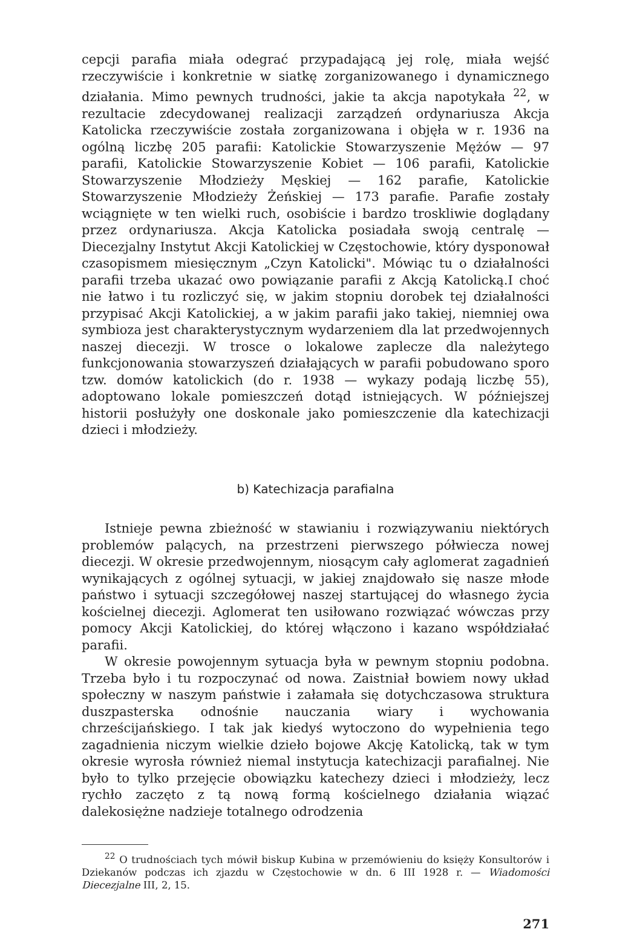cepcji parafia miała odegrać przypadającą jej rolę, miała wejść rzeczywiście i konkretnie w siatkę zorganizowanego i dynamicznego działania. Mimo pewnych trudności, jakie ta akcja napotykała <sup>22</sup>, w rezultacie zdecydowanej realizacji zarządzeń ordynariusza Akcja Katolicka rzeczywiście została zorganizowana i objęła w r. 1936 na ogólną liczbę 205 parafii: Katolickie Stowarzyszenie Mężów — 97 parafii, Katolickie Stowarzyszenie Kobiet — 106 parafii, Katolickie Stowarzyszenie Młodzieży Męskiej — 162 parafie, Katolickie Stowarzyszenie Młodzieży Żeńskiej — 173 parafie. Parafie zostały wciągnięte w ten wielki ruch, osobiście i bardzo troskliwie doglądany przez ordynariusza. Akcja Katolicka posiadała swoją centralę — Diecezjalny Instytut Akcji Katolickiej w Częstochowie, który dysponował czasopismem miesięcznym „Czyn Katolicki". Mówiąc tu o działalności parafii trzeba ukazać owo powiązanie parafii z Akcją Katolicką.I choć nie łatwo i tu rozliczyć się, w jakim stopniu dorobek tej działalności przypisać Akcji Katolickiej, a w jakim parafii jako takiej, niemniej owa symbioza jest charakterystycznym wydarzeniem dla lat przedwojennych naszej diecezji. W trosce o lokalowe zaplecze dla należytego funkcjonowania stowarzyszeń działających w parafii pobudowano sporo tzw. domów katolickich (do r. 1938 — wykazy podają liczbę 55), adoptowano lokale pomieszczeń dotąd istniejących. W późniejszej historii posłużyły one doskonale jako pomieszczenie dla katechizacji dzieci i młodzieży.
b) Katechizacja parafialna
Istnieje pewna zbieżność w stawianiu i rozwiązywaniu niektórych problemów palących, na przestrzeni pierwszego półwiecza nowej diecezji. W okresie przedwojennym, niosącym cały aglomerat zagadnień wynikających z ogólnej sytuacji, w jakiej znajdowało się nasze młode państwo i sytuacji szczegółowej naszej startującej do własnego życia kościelnej diecezji. Aglomerat ten usiłowano rozwiązać wówczas przy pomocy Akcji Katolickiej, do której włączono i kazano współdziałać parafii.
W okresie powojennym sytuacja była w pewnym stopniu podobna. Trzeba było i tu rozpoczynać od nowa. Zaistniał bowiem nowy układ społeczny w naszym państwie i załamała się dotychczasowa struktura duszpasterska odnośnie nauczania wiary i wychowania chrześcijańskiego. I tak jak kiedyś wytoczono do wypełnienia tego zagadnienia niczym wielkie dzieło bojowe Akcję Katolicką, tak w tym okresie wyrosła również niemal instytucja katechizacji parafialnej. Nie było to tylko przejęcie obowiązku katechezy dzieci i młodzieży, lecz rychło zaczęto z tą nową formą kościelnego działania wiązać dalekosiężne nadzieje totalnego odrodzenia
<sup>22</sup> O trudnościach tych mówił biskup Kubina w przemówieniu do księży Konsultorów i Dziekanów podczas ich zjazdu w Częstochowie w dn. 6 III 1928 r. — Wiadomości Diecezjalne III, 2, 15.
271